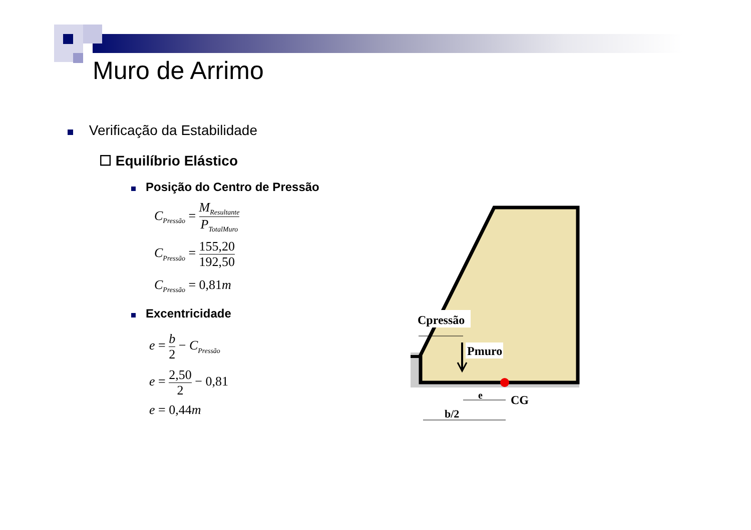Muro de Arrimo
Verificação da Estabilidade
☐ Equilíbrio Elástico
Posição do Centro de Pressão
C<sub>Pressão</sub> = M<sub>Resultante</sub> P<sub>TotalMuro</sub>
C<sub>Pressão</sub> = 155,20 192,50
C<sub>Pressão</sub> = 0,81m
Excentricidade
e = b 2 − C<sub>Pressão</sub>
e = 2,50 2 − 0,81
e = 0,44m
Cpressão
Pmuro
e
CG
b/2